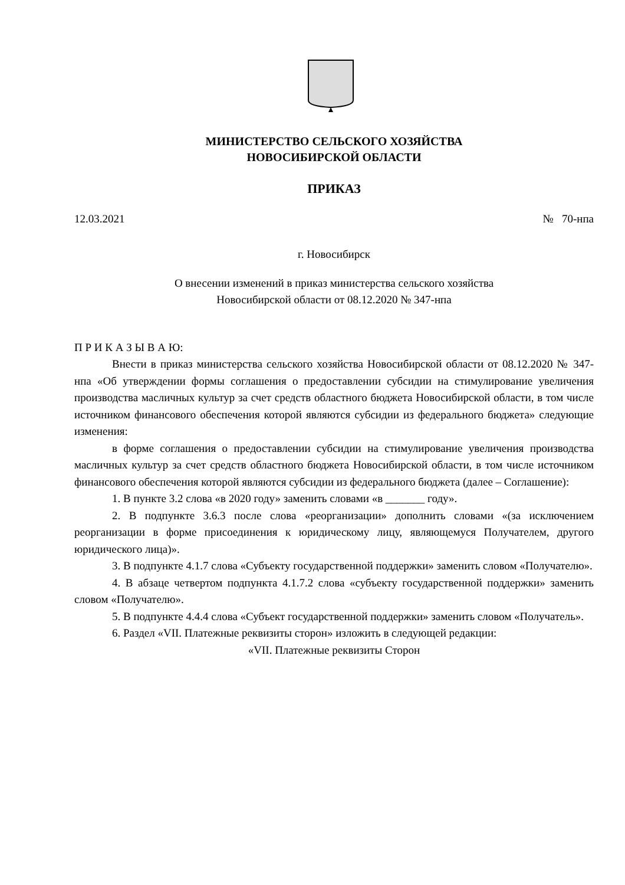МИНИСТЕРСТВО СЕЛЬСКОГО ХОЗЯЙСТВА
НОВОСИБИРСКОЙ ОБЛАСТИ
ПРИКАЗ
12.03.2021 № 70-нпа
г. Новосибирск
О внесении изменений в приказ министерства сельского хозяйства
Новосибирской области от 08.12.2020 № 347-нпа
П Р И К А З Ы В А Ю:
Внести в приказ министерства сельского хозяйства Новосибирской области от 08.12.2020 № 347-нпа «Об утверждении формы соглашения о предоставлении субсидии на стимулирование увеличения производства масличных культур за счет средств областного бюджета Новосибирской области, в том числе источником финансового обеспечения которой являются субсидии из федерального бюджета» следующие изменения:
в форме соглашения о предоставлении субсидии на стимулирование увеличения производства масличных культур за счет средств областного бюджета Новосибирской области, в том числе источником финансового обеспечения которой являются субсидии из федерального бюджета (далее – Соглашение):
1. В пункте 3.2 слова «в 2020 году» заменить словами «в _______ году».
2. В подпункте 3.6.3 после слова «реорганизации» дополнить словами «(за исключением реорганизации в форме присоединения к юридическому лицу, являющемуся Получателем, другого юридического лица)».
3. В подпункте 4.1.7 слова «Субъекту государственной поддержки» заменить словом «Получателю».
4. В абзаце четвертом подпункта 4.1.7.2 слова «субъекту государственной поддержки» заменить словом «Получателю».
5. В подпункте 4.4.4 слова «Субъект государственной поддержки» заменить словом «Получатель».
6. Раздел «VII. Платежные реквизиты сторон» изложить в следующей редакции:
«VII. Платежные реквизиты Сторон